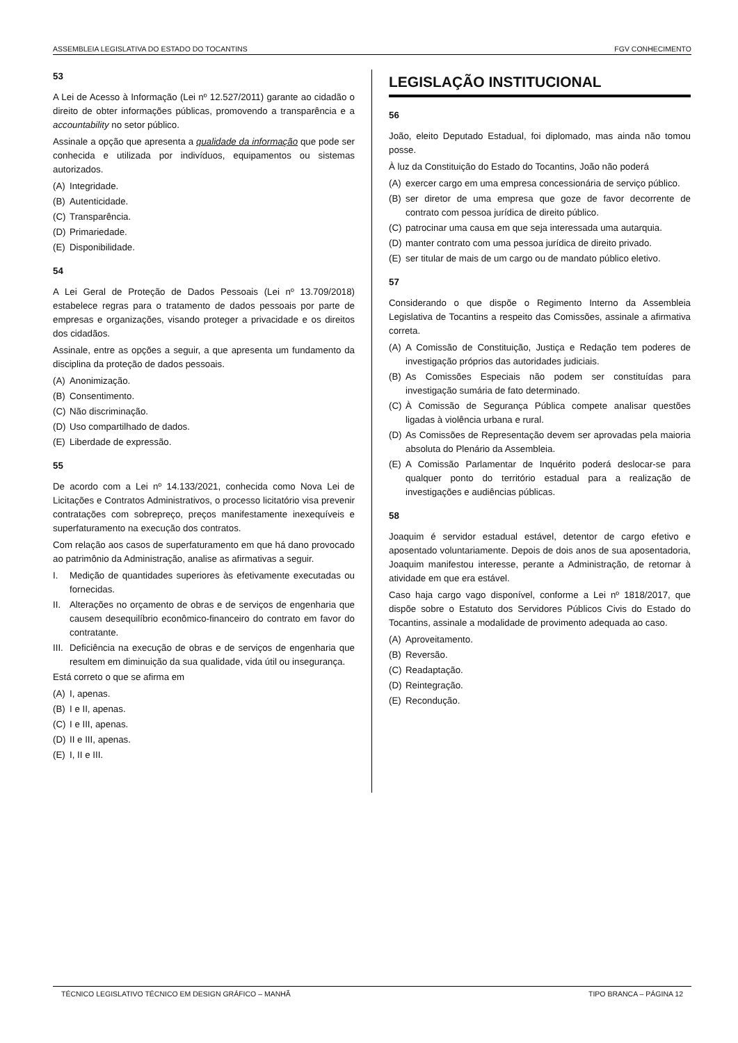ASSEMBLEIA LEGISLATIVA DO ESTADO DO TOCANTINS FGV CONHECIMENTO
53
A Lei de Acesso à Informação (Lei nº 12.527/2011) garante ao cidadão o direito de obter informações públicas, promovendo a transparência e a accountability no setor público.
Assinale a opção que apresenta a qualidade da informação que pode ser conhecida e utilizada por indivíduos, equipamentos ou sistemas autorizados.
(A) Integridade.
(B) Autenticidade.
(C) Transparência.
(D) Primariedade.
(E) Disponibilidade.
54
A Lei Geral de Proteção de Dados Pessoais (Lei nº 13.709/2018) estabelece regras para o tratamento de dados pessoais por parte de empresas e organizações, visando proteger a privacidade e os direitos dos cidadãos.
Assinale, entre as opções a seguir, a que apresenta um fundamento da disciplina da proteção de dados pessoais.
(A) Anonimização.
(B) Consentimento.
(C) Não discriminação.
(D) Uso compartilhado de dados.
(E) Liberdade de expressão.
55
De acordo com a Lei nº 14.133/2021, conhecida como Nova Lei de Licitações e Contratos Administrativos, o processo licitatório visa prevenir contratações com sobrepreço, preços manifestamente inexequíveis e superfaturamento na execução dos contratos.
Com relação aos casos de superfaturamento em que há dano provocado ao patrimônio da Administração, analise as afirmativas a seguir.
I. Medição de quantidades superiores às efetivamente executadas ou fornecidas.
II. Alterações no orçamento de obras e de serviços de engenharia que causem desequilíbrio econômico-financeiro do contrato em favor do contratante.
III. Deficiência na execução de obras e de serviços de engenharia que resultem em diminuição da sua qualidade, vida útil ou insegurança.
Está correto o que se afirma em
(A) I, apenas.
(B) I e II, apenas.
(C) I e III, apenas.
(D) II e III, apenas.
(E) I, II e III.
LEGISLAÇÃO INSTITUCIONAL
56
João, eleito Deputado Estadual, foi diplomado, mas ainda não tomou posse.
À luz da Constituição do Estado do Tocantins, João não poderá
(A) exercer cargo em uma empresa concessionária de serviço público.
(B) ser diretor de uma empresa que goze de favor decorrente de contrato com pessoa jurídica de direito público.
(C) patrocinar uma causa em que seja interessada uma autarquia.
(D) manter contrato com uma pessoa jurídica de direito privado.
(E) ser titular de mais de um cargo ou de mandato público eletivo.
57
Considerando o que dispõe o Regimento Interno da Assembleia Legislativa de Tocantins a respeito das Comissões, assinale a afirmativa correta.
(A) A Comissão de Constituição, Justiça e Redação tem poderes de investigação próprios das autoridades judiciais.
(B) As Comissões Especiais não podem ser constituídas para investigação sumária de fato determinado.
(C) À Comissão de Segurança Pública compete analisar questões ligadas à violência urbana e rural.
(D) As Comissões de Representação devem ser aprovadas pela maioria absoluta do Plenário da Assembleia.
(E) A Comissão Parlamentar de Inquérito poderá deslocar-se para qualquer ponto do território estadual para a realização de investigações e audiências públicas.
58
Joaquim é servidor estadual estável, detentor de cargo efetivo e aposentado voluntariamente. Depois de dois anos de sua aposentadoria, Joaquim manifestou interesse, perante a Administração, de retornar à atividade em que era estável.
Caso haja cargo vago disponível, conforme a Lei nº 1818/2017, que dispõe sobre o Estatuto dos Servidores Públicos Civis do Estado do Tocantins, assinale a modalidade de provimento adequada ao caso.
(A) Aproveitamento.
(B) Reversão.
(C) Readaptação.
(D) Reintegração.
(E) Recondução.
TÉCNICO LEGISLATIVO TÉCNICO EM DESIGN GRÁFICO – MANHÃ TIPO BRANCA – PÁGINA 12